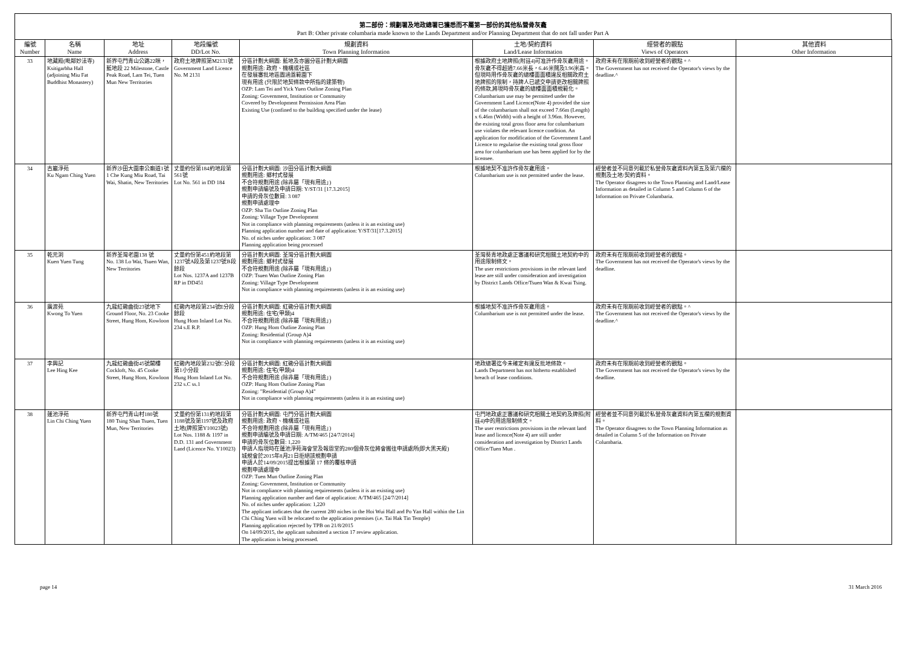第二部份：規劃署及地政總署已獲悉而不屬第一部份的其他私營骨灰龕
Part B: Other private columbaria made known to the Lands Department and/or Planning Department that do not fall under Part A
| 編號 Number | 名稱 Name | 地址 Address | 地段編號 DD/Lot No. | 規劃資料 Town Planning Information | 土地/契約資料 Land/Lease Information | 經營者的觀點 Views of Operators | 其他資料 Other Information |
| --- | --- | --- | --- | --- | --- | --- | --- |
| 33 | 地藏殿(毗鄰妙法寺) Ksitigarbha Hall (adjoining Miu Fat Buddhist Monastery) | 新界屯門青山公路22咪，藍地段 22 Milestone, Castle Peak Road, Lam Tei, Tuen Mun New Territories | 政府土地牌照第M2131號 Government Land Licence No. M 2131 | 分區計劃大綱圖: 藍地及亦園分區計劃大綱圖 規劃用途: 政府、機構或社區 在發展審批地區圖涵蓋範圍下 現有用途 (只限於地契條款中所指的建築物) OZP: Lam Tei and Yick Yuen Outline Zoning Plan Zoning: Government, Institution or Community Covered by Development Permission Area Plan Existing Use (confined to the building specified under the lease) | 根據政府土地牌照(附註4)可准許作骨灰龕用途。骨灰龕不得超過7.66米長，6.46米闊及3.96米高。但現時用作骨灰龕的總樓面面積違反相關政府土地牌照的限制，持牌人已遞交申請更改相關牌照的條款,將現時骨灰龕的總樓面面積規範化。 Columbarium use may be permitted under the Government Land Licence(Note 4) provided the size of the columbarium shall not exceed 7.66m (Length) x 6.46m (Width) with a height of 3.96m. However, the existing total gross floor area for columbarium use violates the relevant licence condition. An application for modification of the Government Land Licence to regularise the existing total gross floor area for columbarium use has been applied for by the licensee. | 政府未有在限期前收到經營者的觀點。^ The Government has not received the Operator's views by the deadline.^ | |
| 34 | 古巖淨苑 Ku Ngam Ching Yuen | 新界沙田大圍車公廟道1號 1 Che Kung Miu Road, Tai Wai, Shatin, New Territories | 丈量約份第184約地段第561號 Lot No. 561 in DD 184 | 分區計劃大綱圖: 沙田分區計劃大綱圖 規劃用途: 鄉村式發展 不合符規劃用途 (除非屬「現有用途」) 規劃申請編號及申請日期: Y/ST/31 [17.3.2015] 申請的骨灰位數目: 3 087 規劃申請處理中 OZP: Sha Tin Outline Zoning Plan Zoning: Village Type Development Not in compliance with planning requirements (unless it is an existing use) Planning application number and date of application: Y/ST/31[17.3.2015] No. of niches under application: 3 087 Planning application being processed | 根據地契不准許作骨灰龕用途。 Columbarium use is not permitted under the lease. | 經營者並不同意列載於私營骨灰龕資料內第五及第六欄的規劃及土地/契約資料。 The Operator disagrees to the Town Planning and Land/Lease Information as detailed in Column 5 and Column 6 of the Information on Private Columbaria. | |
| 35 | 乾元洞 Kuen Yuen Tung | 新界荃灣老圍138 號 No. 138 Lo Wai, Tsuen Wan, New Territories | 丈量約份第451約地段第1237號A段及第1237號B段餘段 Lot Nos. 1237A and 1237B RP in DD451 | 分區計劃大綱圖: 荃灣分區計劃大綱圖 規劃用途: 鄉村式發展 不合符規劃用途 (除非屬「現有用途」) OZP: Tsuen Wan Outline Zoning Plan Zoning: Village Type Development Not in compliance with planning requirements (unless it is an existing use) | 荃灣葵青地政處正審議和研究相關土地契約中的用途限制條文。 The user restrictions provisions in the relevant land lease are still under consideration and investigation by District Lands Office/Tsuen Wan & Kwai Tsing. | 政府未有在限期前收到經營者的觀點。 The Government has not received the Operator's views by the deadline. | |
| 36 | 廣渡苑 Kwong To Yuen | 九龍紅磡曲街23號地下 Ground Floor, No. 23 Cooke Street, Hung Hom, Kowloon | 紅磡內地段第234號E分段餘段 Hung Hom Inland Lot No. 234 s.E R.P. | 分區計劃大綱圖: 紅磡分區計劃大綱圖 規劃用途: 住宅(甲類)4 不合符規劃用途 (除非屬「現有用途」) OZP: Hung Hom Outline Zoning Plan Zoning: Residential (Group A)4 Not in compliance with planning requirements (unless it is an existing use) | 根據地契不准許作骨灰龕用途。 Columbarium use is not permitted under the lease. | 政府未有在限期前收到經營者的觀點。^ The Government has not received the Operator's views by the deadline.^ | |
| 37 | 李興記 Lee Hing Kee | 九龍紅磡曲街45號閣樓 Cockloft, No. 45 Cooke Street, Hung Hom, Kowloon | 紅磡內地段第232號C分段第1小分段 Hung Hom Inland Lot No. 232 s.C ss.1 | 分區計劃大綱圖: 紅磡分區計劃大綱圖 規劃用途: 住宅(甲類)4 不合符規劃用途 (除非屬「現有用途」) OZP: Hung Hom Outline Zoning Plan Zoning: "Residential (Group A)4" Not in compliance with planning requirements (unless it is an existing use) | 地政總署迄今未確定有違反批地條款。 Lands Department has not hitherto established breach of lease conditions. | 政府未有在限期前收到經營者的觀點。 The Government has not received the Operator's views by the deadline. | |
| 38 | 蓮池淨苑 Lin Chi Ching Yuen | 新界屯門青山村180號 180 Tsing Shan Tsuen, Tuen Mun, New Territories | 丈量約份第131約地段第1188號及第1197號及政府土地(牌照第Y10023號) Lot Nos. 1188 & 1197 in D.D. 131 and Government Land (Licence No. Y10023) | 分區計劃大綱圖: 屯門分區計劃大綱圖 規劃用途: 政府、機構或社區 不合符規劃用途 (除非屬「現有用途」) 規劃申請編號及申請日期: A/TM/465 [24/7/2014] 申請的骨灰位數目: 1,220 申請人指現時在蓮池淨苑海會堂及報恩堂的280個骨灰位將會搬往申請處所(即大黑天殿) 城規會於2015年8月21日拒絕該規劃申請 申請人於14/09/2015提出根據第 17 條的覆核申請 規劃申請處理中 OZP: Tuen Mun Outline Zoning Plan Zoning: Government, Institution or Community Not in compliance with planning requirements (unless it is an existing use) Planning application number and date of application: A/TM/465 [24/7/2014] No. of niches under application: 1,220 The applicant indicates that the current 280 niches in the Hoi Wui Hall and Po Yan Hall within the Lin Chi Ching Yuen will be relocated to the application premises (i.e. Tai Hak Tin Temple) Planning application rejected by TPB on 21/8/2015 On 14/09/2015, the applicant submitted a section 17 review application. The application is being processed. | 屯門地政處正審議和研究相關土地契約及牌照(附註4)中的用途限制條文。 The user restrictions provisions in the relevant land lease and licence(Note 4) are still under consideration and investigation by District Lands Office/Tuen Mun . | 經營者並不同意列載於私營骨灰龕資料內第五欄的規劃資料。 The Operator disagrees to the Town Planning Information as detailed in Column 5 of the Information on Private Columbaria. | |
page 14 31 March 2016